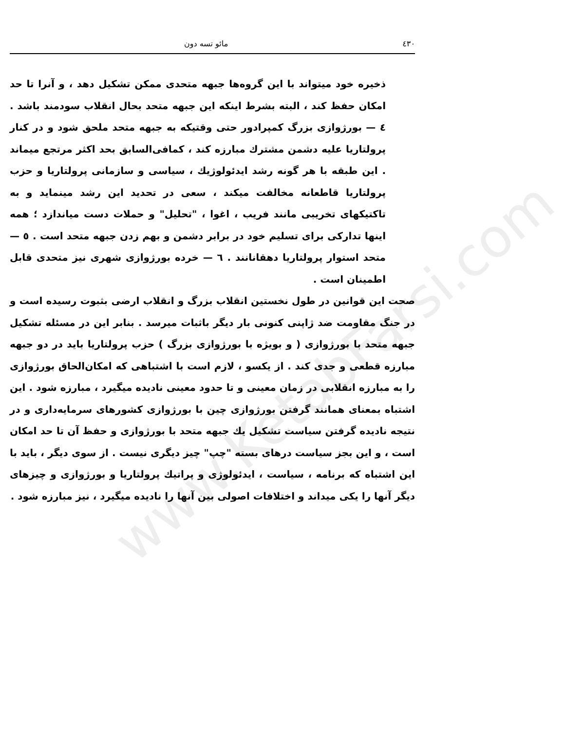www.KetabFarsi.com
٤٣٠ مائو تسه دون
ذخیره خود میتواند با این گروه‌ها جبهه متحدی ممکن تشکیل دهد ، و آنرا تا حد امکان حفظ کند ، البته بشرط اینکه این جبهه متحد بحال انقلاب سودمند باشد . ٤ — بورژوازی بزرگ کمپرادور حتی وقتیکه به جبهه متحد ملحق شود و در کنار پرولتاریا علیه دشمن مشترك مبارزه کند ، کمافی‌السابق بحد اکثر مرتجع میماند . این طبقه با هر گونه رشد ایدئولوژیك ، سیاسی و سازمانی پرولتاریا و حزب پرولتاریا قاطعانه مخالفت میکند ، سعی در تحدید این رشد مینماید و به تاکتیکهای تخریبی مانند فریب ، اغوا ، "تحلیل" و حملات دست میاندازد ؛ همه اینها تدارکی برای تسلیم خود در برابر دشمن و بهم زدن جبهه متحد است . ٥ — متحد استوار پرولتاریا دهقانانند . ٦ — خرده بورژوازی شهری نیز متحدی قابل اطمینان است .
صحت این قوانین در طول نخستین انقلاب بزرگ و انقلاب ارضی بثبوت رسیده است و در جنگ مقاومت ضد ژاپنی کنونی بار دیگر باثبات میرسد . بنابر این در مسئله تشکیل جبهه متحد با بورژوازی ( و بویژه با بورژوازی بزرگ ) حزب پرولتاریا باید در دو جبهه مبارزه قطعی و جدی کند . از یکسو ، لازم است با اشتباهی که امکان‌الحاق بورژوازی را به مبارزه انقلابی در زمان معینی و تا حدود معینی نادیده میگیرد ، مبارزه شود . این اشتباه بمعنای همانند گرفتن بورژوازی چین با بورژوازی کشورهای سرمایه‌داری و در نتیجه نادیده گرفتن سیاست تشکیل یك جبهه متحد با بورژوازی و حفظ آن تا حد امکان است ، و این بجز سیاست درهای بسته "چپ" چیز دیگری نیست . از سوی دیگر ، باید با این اشتباه که برنامه ، سیاست ، ایدئولوژی و پراتیك پرولتاریا و بورژوازی و چیزهای دیگر آنها را یکی میداند و اختلافات اصولی بین آنها را نادیده میگیرد ، نیز مبارزه شود .